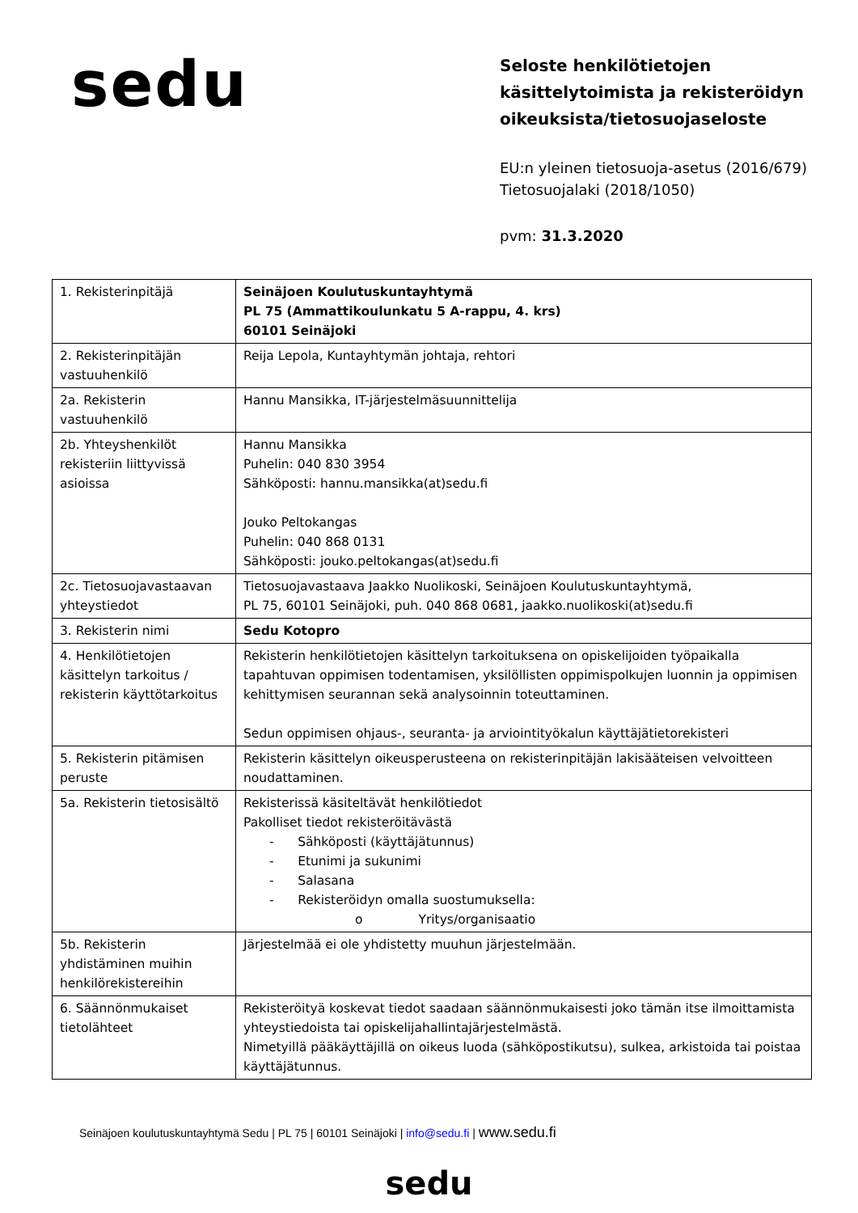sedu
Seloste henkilötietojen
käsittelytoimista ja rekisteröidyn
oikeuksista/tietosuojaseloste
EU:n yleinen tietosuoja-asetus (2016/679)
Tietosuojalaki (2018/1050)
pvm: 31.3.2020
| 1. Rekisterinpitäjä | Seinäjoen Koulutuskuntayhtymä PL 75 (Ammattikoulunkatu 5 A-rappu, 4. krs) 60101 Seinäjoki |
| 2. Rekisterinpitäjän vastuuhenkilö | Reija Lepola, Kuntayhtymän johtaja, rehtori |
| 2a. Rekisterin vastuuhenkilö | Hannu Mansikka, IT-järjestelmäsuunnittelija |
| 2b. Yhteyshenkilöt rekisteriin liittyvissä asioissa | Hannu Mansikka Puhelin: 040 830 3954 Sähköposti: hannu.mansikka(at)sedu.fi Jouko Peltokangas Puhelin: 040 868 0131 Sähköposti: jouko.peltokangas(at)sedu.fi |
| 2c. Tietosuojavastaavan yhteystiedot | Tietosuojavastaava Jaakko Nuolikoski, Seinäjoen Koulutuskuntayhtymä, PL 75, 60101 Seinäjoki, puh. 040 868 0681, jaakko.nuolikoski(at)sedu.fi |
| 3. Rekisterin nimi | Sedu Kotopro |
| 4. Henkilötietojen käsittelyn tarkoitus / rekisterin käyttötarkoitus | Rekisterin henkilötietojen käsittelyn tarkoituksena on opiskelijoiden työpaikalla tapahtuvan oppimisen todentamisen, yksilöllisten oppimispolkujen luonnin ja oppimisen kehittymisen seurannan sekä analysoinnin toteuttaminen. Sedun oppimisen ohjaus-, seuranta- ja arviointityökalun käyttäjätietorekisteri |
| 5. Rekisterin pitämisen peruste | Rekisterin käsittelyn oikeusperusteena on rekisterinpitäjän lakisääteisen velvoitteen noudattaminen. |
| 5a. Rekisterin tietosisältö | Rekisterissä käsiteltävät henkilötiedot Pakolliset tiedot rekisteröitävästä - Sähköposti (käyttäjätunnus) - Etunimi ja sukunimi - Salasana - Rekisteröidyn omalla suostumuksella: o Yritys/organisaatio |
| 5b. Rekisterin yhdistäminen muihin henkilörekistereihin | Järjestelmää ei ole yhdistetty muuhun järjestelmään. |
| 6. Säännönmukaiset tietolähteet | Rekisteröityä koskevat tiedot saadaan säännönmukaisesti joko tämän itse ilmoittamista yhteystiedoista tai opiskelijahallintajärjestelmästä. Nimetyillä pääkäyttäjillä on oikeus luoda (sähköpostikutsu), sulkea, arkistoida tai poistaa käyttäjätunnus. |
Seinäjoen koulutuskuntayhtymä Sedu | PL 75 | 60101 Seinäjoki | info@sedu.fi | www.sedu.fi
sedu